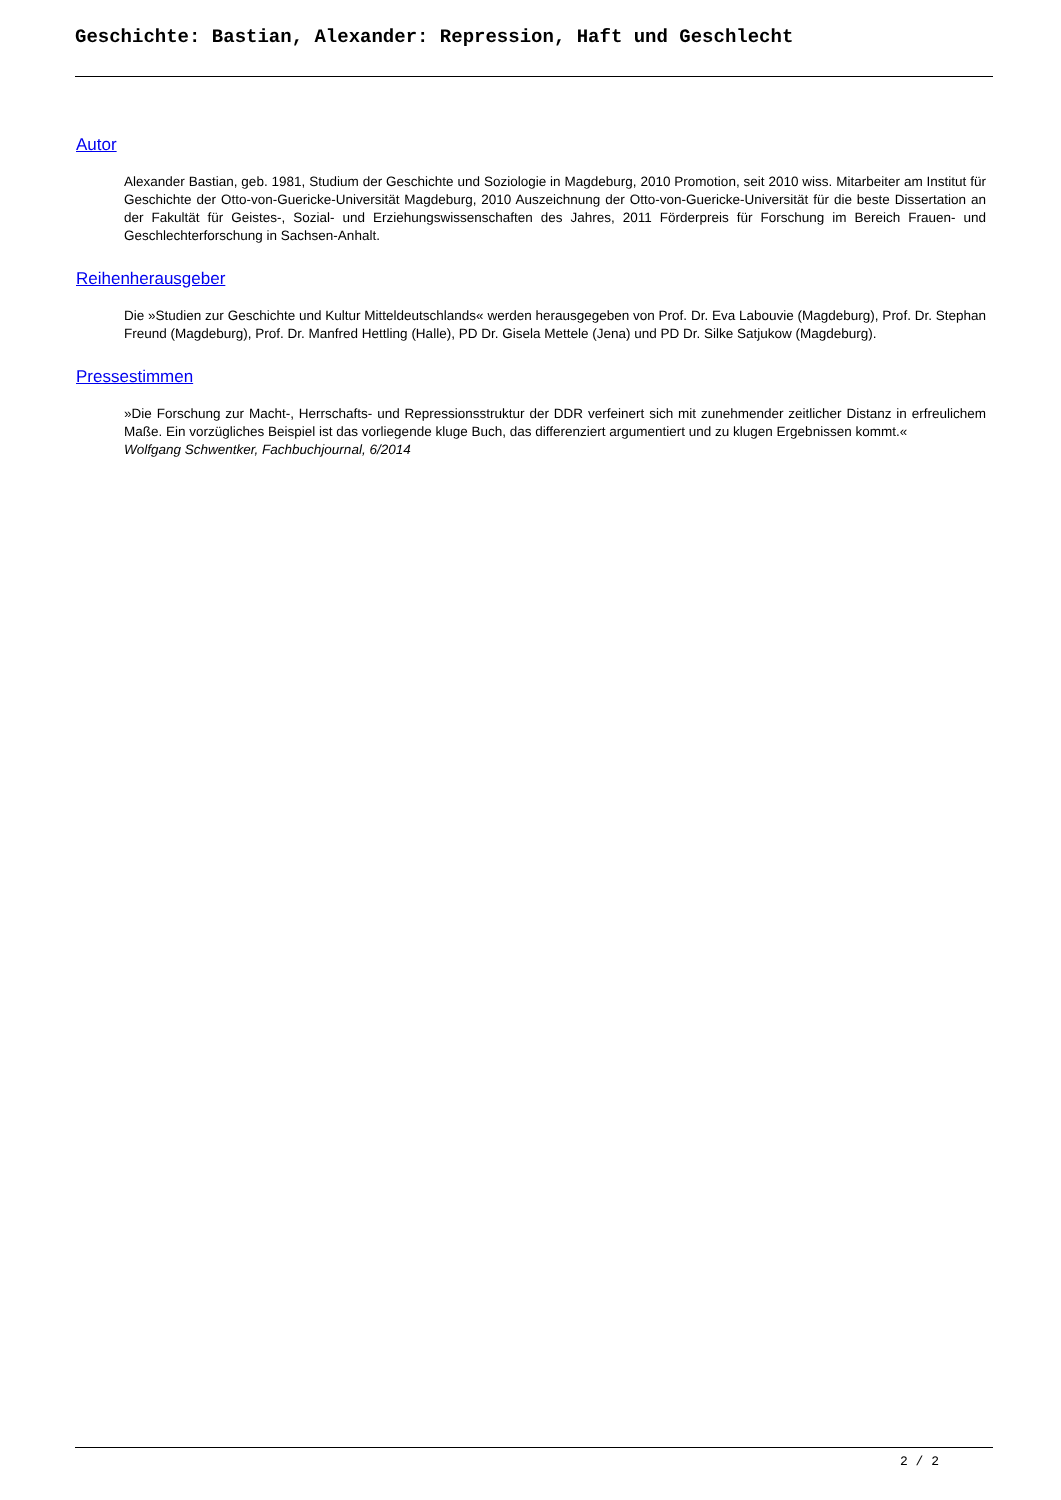Geschichte: Bastian, Alexander: Repression, Haft und Geschlecht
Autor
Alexander Bastian, geb. 1981, Studium der Geschichte und Soziologie in Magdeburg, 2010 Promotion, seit 2010 wiss. Mitarbeiter am Institut für Geschichte der Otto-von-Guericke-Universität Magdeburg, 2010 Auszeichnung der Otto-von-Guericke-Universität für die beste Dissertation an der Fakultät für Geistes-, Sozial- und Erziehungswissenschaften des Jahres, 2011 Förderpreis für Forschung im Bereich Frauen- und Geschlechterforschung in Sachsen-Anhalt.
Reihenherausgeber
Die »Studien zur Geschichte und Kultur Mitteldeutschlands« werden herausgegeben von Prof. Dr. Eva Labouvie (Magdeburg), Prof. Dr. Stephan Freund (Magdeburg), Prof. Dr. Manfred Hettling (Halle), PD Dr. Gisela Mettele (Jena) und PD Dr. Silke Satjukow (Magdeburg).
Pressestimmen
»Die Forschung zur Macht-, Herrschafts- und Repressionsstruktur der DDR verfeinert sich mit zunehmender zeitlicher Distanz in erfreulichem Maße. Ein vorzügliches Beispiel ist das vorliegende kluge Buch, das differenziert argumentiert und zu klugen Ergebnissen kommt.«
Wolfgang Schwentker, Fachbuchjournal, 6/2014
2 / 2